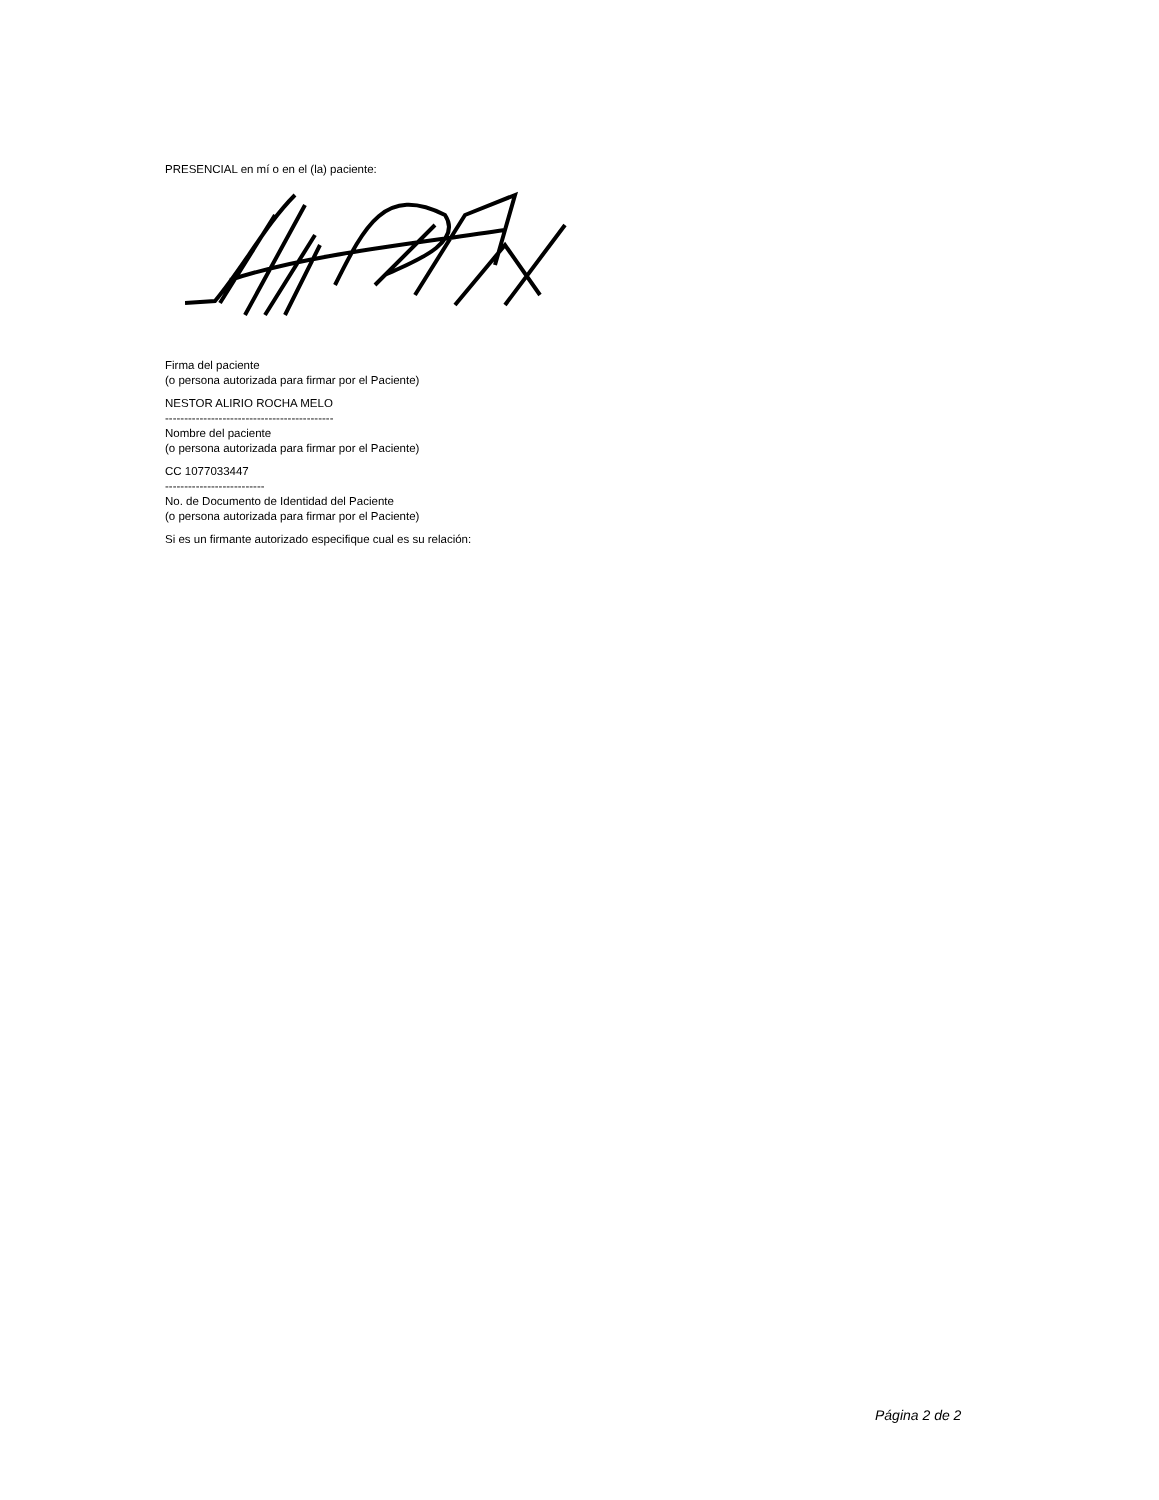PRESENCIAL en mí o en el (la) paciente:
Firma del paciente
(o persona autorizada para firmar por el Paciente)
NESTOR ALIRIO ROCHA MELO
--------------------------------------------
Nombre del paciente
(o persona autorizada para firmar por el Paciente)
CC 1077033447
--------------------------
No. de Documento de Identidad del Paciente
(o persona autorizada para firmar por el Paciente)
Si es un firmante autorizado especifique cual es su relación:
Página 2 de 2